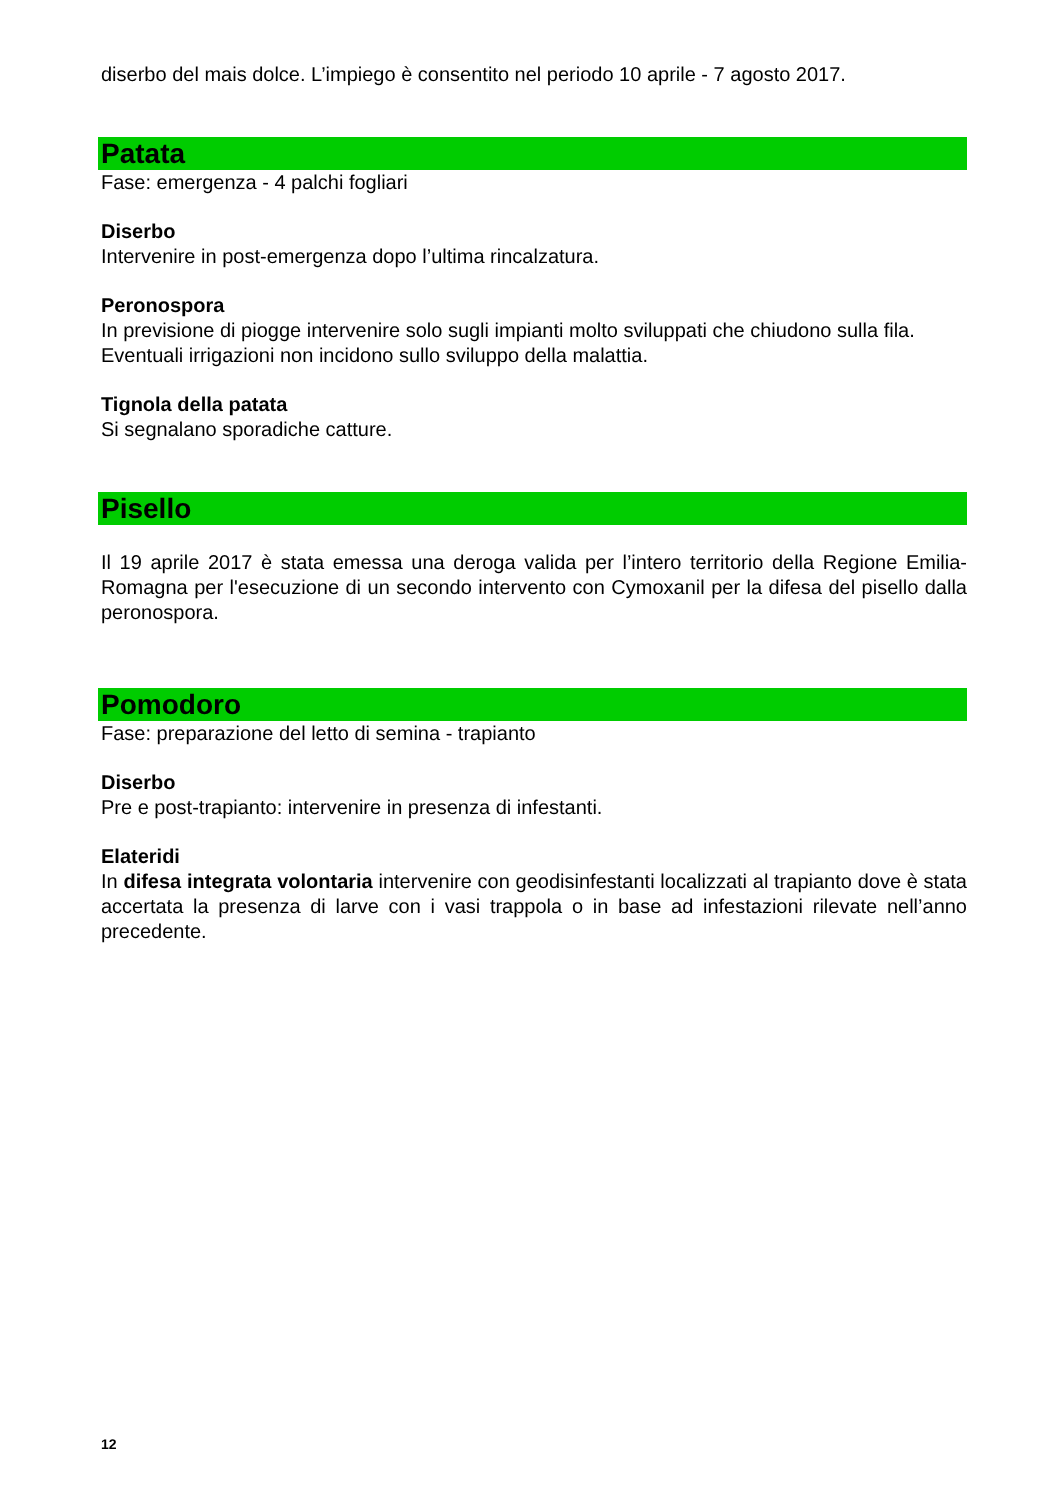diserbo del mais dolce. L’impiego è consentito nel periodo 10 aprile - 7 agosto 2017.
Patata
Fase: emergenza - 4 palchi fogliari
Diserbo
Intervenire in post-emergenza dopo l’ultima rincalzatura.
Peronospora
In previsione di piogge intervenire solo sugli impianti molto sviluppati che chiudono sulla fila. Eventuali irrigazioni non incidono sullo sviluppo della malattia.
Tignola della patata
Si segnalano sporadiche catture.
Pisello
Il 19 aprile 2017 è stata emessa una deroga valida per l’intero territorio della Regione Emilia-Romagna per l'esecuzione di un secondo intervento con Cymoxanil per la difesa del pisello dalla peronospora.
Pomodoro
Fase: preparazione del letto di semina - trapianto
Diserbo
Pre e post-trapianto: intervenire in presenza di infestanti.
Elateridi
In difesa integrata volontaria intervenire con geodisinfestanti localizzati al trapianto dove è stata accertata la presenza di larve con i vasi trappola o in base ad infestazioni rilevate nell’anno precedente.
12